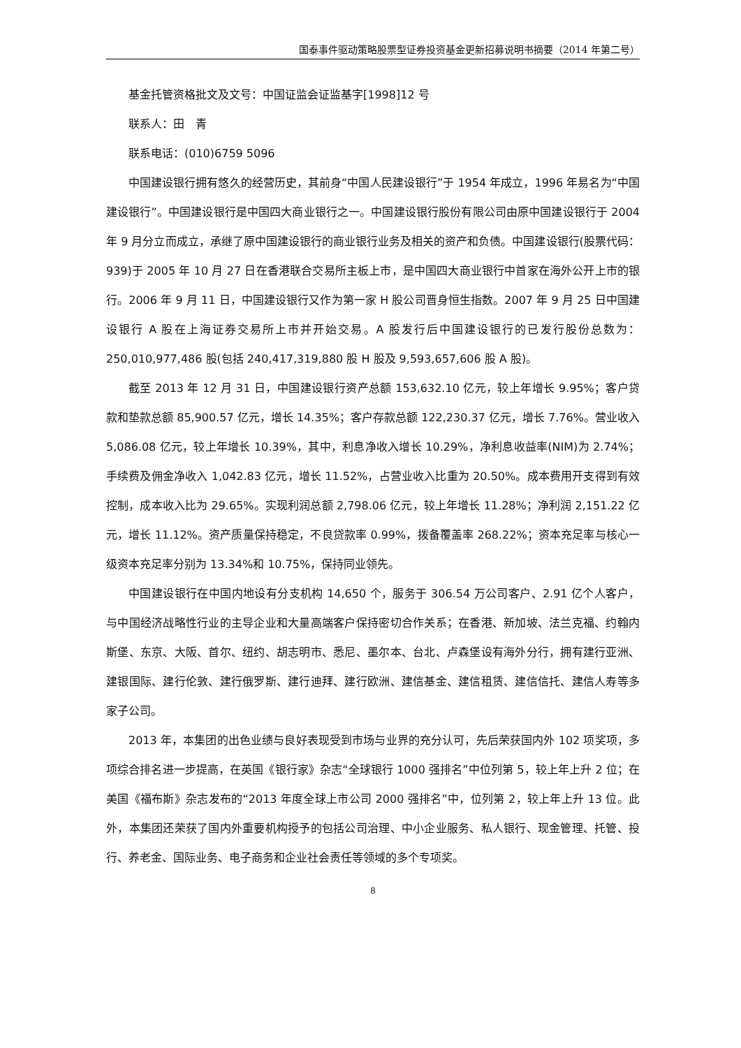国泰事件驱动策略股票型证券投资基金更新招募说明书摘要（2014 年第二号）
基金托管资格批文及文号：中国证监会证监基字[1998]12 号
联系人：田　青
联系电话：(010)6759 5096
中国建设银行拥有悠久的经营历史，其前身“中国人民建设银行”于 1954 年成立，1996 年易名为“中国建设银行”。中国建设银行是中国四大商业银行之一。中国建设银行股份有限公司由原中国建设银行于 2004 年 9 月分立而成立，承继了原中国建设银行的商业银行业务及相关的资产和负债。中国建设银行(股票代码：939)于 2005 年 10 月 27 日在香港联合交易所主板上市，是中国四大商业银行中首家在海外公开上市的银行。2006 年 9 月 11 日，中国建设银行又作为第一家 H 股公司晋身恒生指数。2007 年 9 月 25 日中国建设银行 A 股在上海证券交易所上市并开始交易。A 股发行后中国建设银行的已发行股份总数为：250,010,977,486 股(包括 240,417,319,880 股 H 股及 9,593,657,606 股 A 股)。
截至 2013 年 12 月 31 日，中国建设银行资产总额 153,632.10 亿元，较上年增长 9.95%；客户贷款和垫款总额 85,900.57 亿元，增长 14.35%；客户存款总额 122,230.37 亿元，增长 7.76%。营业收入 5,086.08 亿元，较上年增长 10.39%，其中，利息净收入增长 10.29%，净利息收益率(NIM)为 2.74%；手续费及佣金净收入 1,042.83 亿元，增长 11.52%，占营业收入比重为 20.50%。成本费用开支得到有效控制，成本收入比为 29.65%。实现利润总额 2,798.06 亿元，较上年增长 11.28%；净利润 2,151.22 亿元，增长 11.12%。资产质量保持稳定，不良贷款率 0.99%，拨备覆盖率 268.22%；资本充足率与核心一级资本充足率分别为 13.34%和 10.75%，保持同业领先。
中国建设银行在中国内地设有分支机构 14,650 个，服务于 306.54 万公司客户、2.91 亿个人客户，与中国经济战略性行业的主导企业和大量高端客户保持密切合作关系；在香港、新加坡、法兰克福、约翰内斯堡、东京、大阪、首尔、纽约、胡志明市、悉尼、墨尔本、台北、卢森堡设有海外分行，拥有建行亚洲、建银国际、建行伦敦、建行俄罗斯、建行迪拜、建行欧洲、建信基金、建信租赁、建信信托、建信人寿等多家子公司。
2013 年，本集团的出色业绩与良好表现受到市场与业界的充分认可，先后荣获国内外 102 项奖项，多项综合排名进一步提高，在英国《银行家》杂志“全球银行 1000 强排名”中位列第 5，较上年上升 2 位；在美国《福布斯》杂志发布的“2013 年度全球上市公司 2000 强排名”中，位列第 2，较上年上升 13 位。此外，本集团还荣获了国内外重要机构授予的包括公司治理、中小企业服务、私人银行、现金管理、托管、投行、养老金、国际业务、电子商务和企业社会责任等领域的多个专项奖。
8